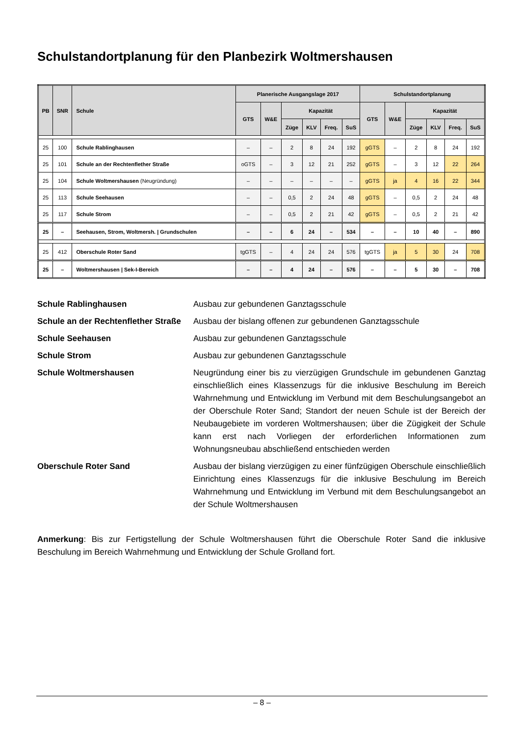Schulstandortplanung für den Planbezirk Woltmershausen
| PB | SNR | Schule | Planerische Ausgangslage 2017 | | | | | | Schulstandortplanung | | | | | |
| --- | --- | --- | --- | --- | --- | --- | --- | --- | --- | --- | --- | --- | --- | --- |
| | | | GTS | W&E | Kapazität | | | | GTS | W&E | Kapazität | | | |
| | | | | | Züge | KLV | Freq. | SuS | | | Züge | KLV | Freq. | SuS |
| 25 | 100 | Schule Rablinghausen | – | – | 2 | 8 | 24 | 192 | gGTS | – | 2 | 8 | 24 | 192 |
| 25 | 101 | Schule an der Rechtenflether Straße | oGTS | – | 3 | 12 | 21 | 252 | gGTS | – | 3 | 12 | 22 | 264 |
| 25 | 104 | Schule Woltmershausen (Neugründung) | – | – | – | – | – | – | gGTS | ja | 4 | 16 | 22 | 344 |
| 25 | 113 | Schule Seehausen | – | – | 0,5 | 2 | 24 | 48 | gGTS | – | 0,5 | 2 | 24 | 48 |
| 25 | 117 | Schule Strom | – | – | 0,5 | 2 | 21 | 42 | gGTS | – | 0,5 | 2 | 21 | 42 |
| 25 | – | Seehausen, Strom, Woltmersh. / Grundschulen | – | – | 6 | 24 | – | 534 | – | – | 10 | 40 | – | 890 |
| 25 | 412 | Oberschule Roter Sand | tgGTS | – | 4 | 24 | 24 | 576 | tgGTS | ja | 5 | 30 | 24 | 708 |
| 25 | – | Woltmershausen / Sek-I-Bereich | – | – | 4 | 24 | – | 576 | – | – | 5 | 30 | – | 708 |
Schule Rablinghausen Ausbau zur gebundenen Ganztagsschule
Schule an der Rechtenflether Straße
Ausbau der bislang offenen zur gebundenen Ganztagsschule
Schule Seehausen Ausbau zur gebundenen Ganztagsschule
Schule Strom Ausbau zur gebundenen Ganztagsschule
Schule Woltmershausen Neugründung einer bis zu vierzügigen Grundschule im gebundenen Ganztag einschließlich eines Klassenzugs für die inklusive Beschulung im Bereich Wahrnehmung und Entwicklung im Verbund mit dem Beschulungsangebot an der Oberschule Roter Sand; Standort der neuen Schule ist der Bereich der Neubaugebiete im vorderen Woltmershausen; über die Zügigkeit der Schule kann erst nach Vorliegen der erforderlichen Informationen zum Wohnungsneubau abschließend entschieden werden
Oberschule Roter Sand Ausbau der bislang vierzügigen zu einer fünfzügigen Oberschule einschließlich Einrichtung eines Klassenzugs für die inklusive Beschulung im Bereich Wahrnehmung und Entwicklung im Verbund mit dem Beschulungsangebot an der Schule Woltmershausen
Anmerkung: Bis zur Fertigstellung der Schule Woltmershausen führt die Oberschule Roter Sand die inklusive Beschulung im Bereich Wahrnehmung und Entwicklung der Schule Grolland fort.
– 8 –